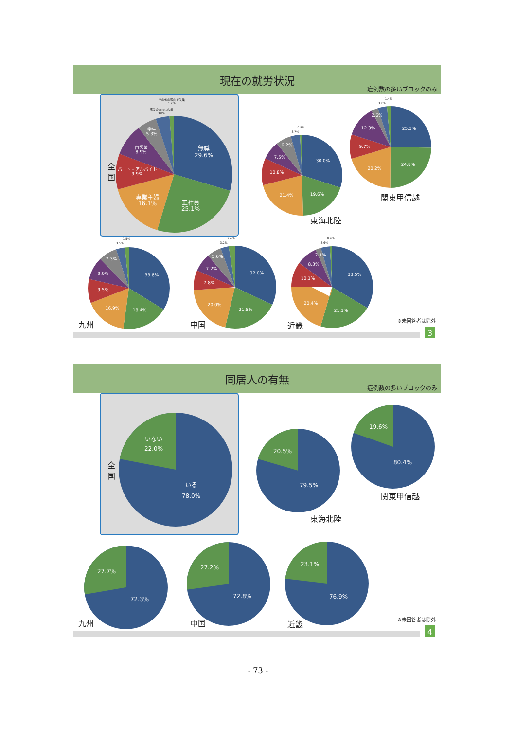現在の就労状況
症例数の多いブロックのみ
全
国
その他の理由で失業
1.2%
痛みのために失業
3.8%
学生
5.3%
自営業
8.9%
無職
29.6%
パート・アルバイト
9.9%
専業主婦
16.1%
正社員
25.1%
0.8%
3.7%
6.2%
7.5%
30.0%
10.8%
21.4%
19.6%
東海北陸
1.4%
3.7%
2.6%
12.3%
25.3%
9.7%
20.2%
24.8%
関東甲信越
1.5%
3.5%
7.3%
9.0%
33.8%
9.5%
16.9%
18.4%
九州
2.4%
3.2%
5.6%
7.2%
32.0%
7.8%
20.0%
21.8%
中国
0.9%
3.6%
2.1%
8.3%
33.5%
10.1%
20.4%
21.1%
近畿
※未回答者は除外
3
同居人の有無
症例数の多いブロックのみ
全
国
いない
22.0%
いる
78.0%
20.5%
79.5%
東海北陸
19.6%
80.4%
関東甲信越
27.7%
72.3%
九州
27.2%
72.8%
中国
23.1%
76.9%
近畿
※未回答者は除外
4
- 73 -